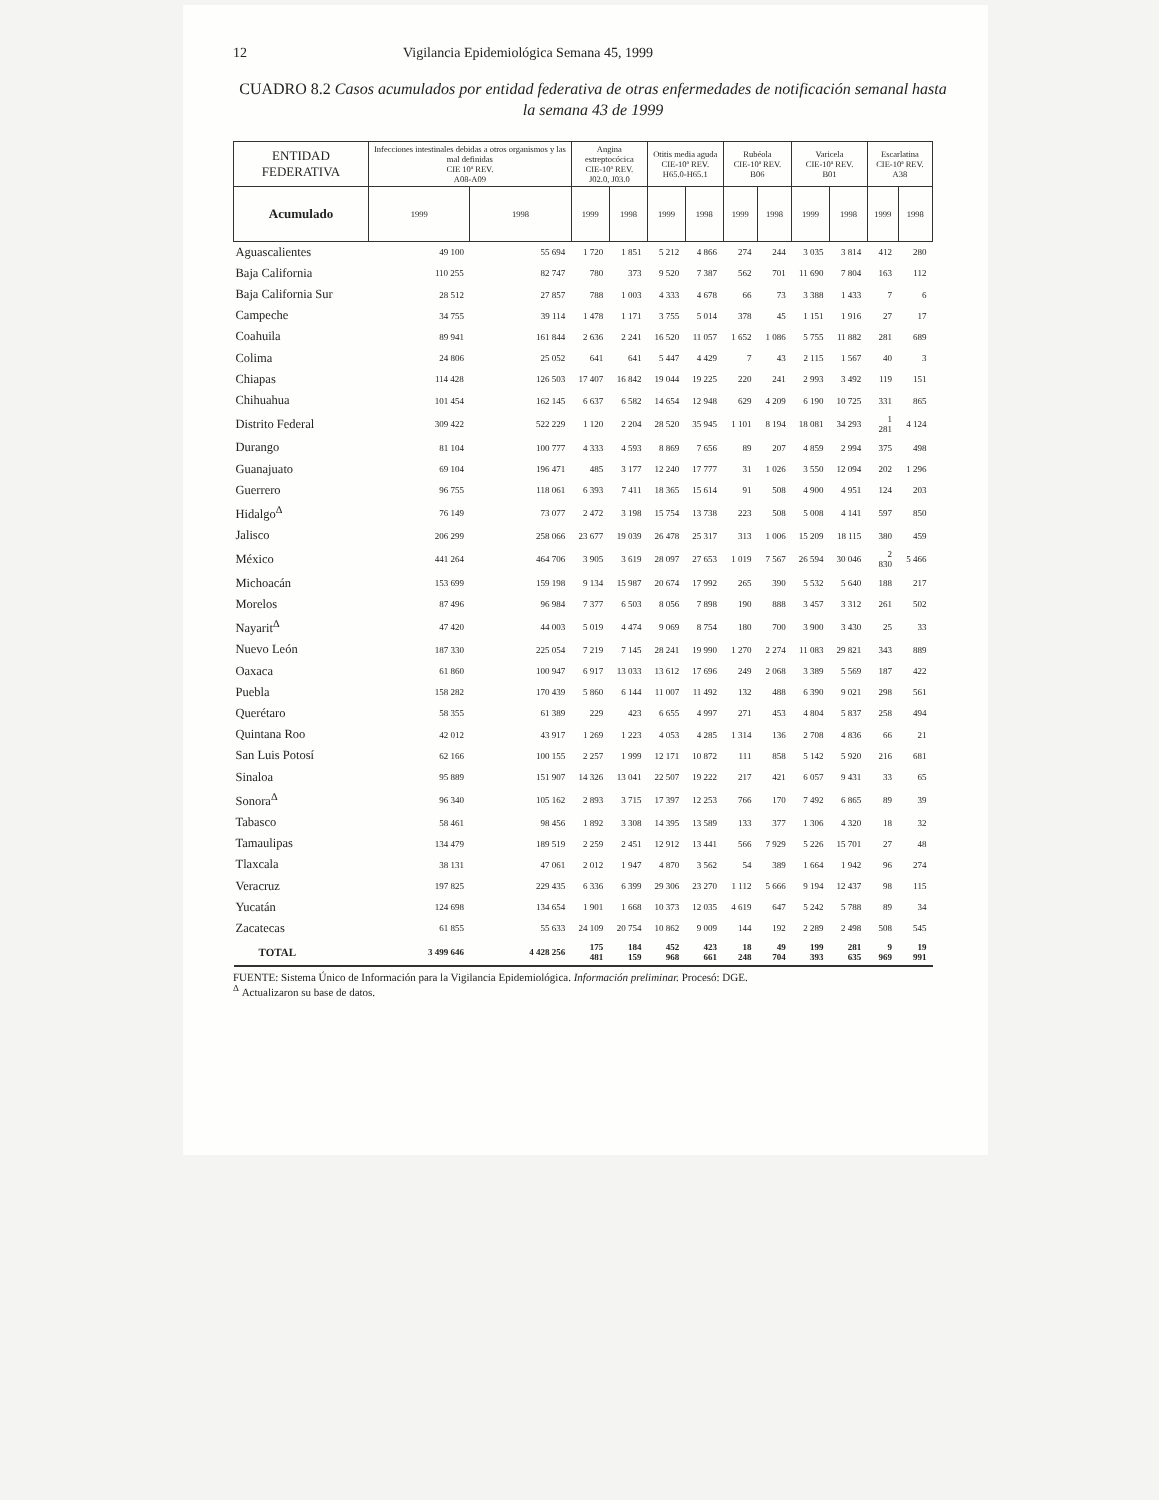12 Vigilancia Epidemiológica Semana 45, 1999
CUADRO 8.2 Casos acumulados por entidad federativa de otras enfermedades de notificación semanal hasta la semana 43 de 1999
| ENTIDAD FEDERATIVA | Infecciones intestinales debidas a otros organismos y las mal definidas CIE 10ª REV. A08-A09 | | Angina estreptocócica CIE-10ª REV. J02.0, J03.0 | | Otitis media aguda CIE-10ª REV. H65.0-H65.1 | | Rubéola CIE-10ª REV. B06 | | Varicela CIE-10ª REV. B01 | | Escarlatina CIE-10ª REV. A38 | |
| --- | --- | --- | --- | --- | --- | --- | --- | --- | --- | --- | --- | --- |
| Acumulado | 1999 | 1998 | 1999 | 1998 | 1999 | 1998 | 1999 | 1998 | 1999 | 1998 | 1999 | 1998 |
| Aguascalientes | 49 100 | 55 694 | 1 720 | 1 851 | 5 212 | 4 866 | 274 | 244 | 3 035 | 3 814 | 412 | 280 |
| Baja California | 110 255 | 82 747 | 780 | 373 | 9 520 | 7 387 | 562 | 701 | 11 690 | 7 804 | 163 | 112 |
| Baja California Sur | 28 512 | 27 857 | 788 | 1 003 | 4 333 | 4 678 | 66 | 73 | 3 388 | 1 433 | 7 | 6 |
| Campeche | 34 755 | 39 114 | 1 478 | 1 171 | 3 755 | 5 014 | 378 | 45 | 1 151 | 1 916 | 27 | 17 |
| Coahuila | 89 941 | 161 844 | 2 636 | 2 241 | 16 520 | 11 057 | 1 652 | 1 086 | 5 755 | 11 882 | 281 | 689 |
| Colima | 24 806 | 25 052 | 641 | 641 | 5 447 | 4 429 | 7 | 43 | 2 115 | 1 567 | 40 | 3 |
| Chiapas | 114 428 | 126 503 | 17 407 | 16 842 | 19 044 | 19 225 | 220 | 241 | 2 993 | 3 492 | 119 | 151 |
| Chihuahua | 101 454 | 162 145 | 6 637 | 6 582 | 14 654 | 12 948 | 629 | 4 209 | 6 190 | 10 725 | 331 | 865 |
| Distrito Federal | 309 422 | 522 229 | 1 120 | 2 204 | 28 520 | 35 945 | 1 101 | 8 194 | 18 081 | 34 293 | 1 281 | 4 124 |
| Durango | 81 104 | 100 777 | 4 333 | 4 593 | 8 869 | 7 656 | 89 | 207 | 4 859 | 2 994 | 375 | 498 |
| Guanajuato | 69 104 | 196 471 | 485 | 3 177 | 12 240 | 17 777 | 31 | 1 026 | 3 550 | 12 094 | 202 | 1 296 |
| Guerrero | 96 755 | 118 061 | 6 393 | 7 411 | 18 365 | 15 614 | 91 | 508 | 4 900 | 4 951 | 124 | 203 |
| Hidalgo<sup>Δ</sup> | 76 149 | 73 077 | 2 472 | 3 198 | 15 754 | 13 738 | 223 | 508 | 5 008 | 4 141 | 597 | 850 |
| Jalisco | 206 299 | 258 066 | 23 677 | 19 039 | 26 478 | 25 317 | 313 | 1 006 | 15 209 | 18 115 | 380 | 459 |
| México | 441 264 | 464 706 | 3 905 | 3 619 | 28 097 | 27 653 | 1 019 | 7 567 | 26 594 | 30 046 | 2 830 | 5 466 |
| Michoacán | 153 699 | 159 198 | 9 134 | 15 987 | 20 674 | 17 992 | 265 | 390 | 5 532 | 5 640 | 188 | 217 |
| Morelos | 87 496 | 96 984 | 7 377 | 6 503 | 8 056 | 7 898 | 190 | 888 | 3 457 | 3 312 | 261 | 502 |
| Nayarit<sup>Δ</sup> | 47 420 | 44 003 | 5 019 | 4 474 | 9 069 | 8 754 | 180 | 700 | 3 900 | 3 430 | 25 | 33 |
| Nuevo León | 187 330 | 225 054 | 7 219 | 7 145 | 28 241 | 19 990 | 1 270 | 2 274 | 11 083 | 29 821 | 343 | 889 |
| Oaxaca | 61 860 | 100 947 | 6 917 | 13 033 | 13 612 | 17 696 | 249 | 2 068 | 3 389 | 5 569 | 187 | 422 |
| Puebla | 158 282 | 170 439 | 5 860 | 6 144 | 11 007 | 11 492 | 132 | 488 | 6 390 | 9 021 | 298 | 561 |
| Querétaro | 58 355 | 61 389 | 229 | 423 | 6 655 | 4 997 | 271 | 453 | 4 804 | 5 837 | 258 | 494 |
| Quintana Roo | 42 012 | 43 917 | 1 269 | 1 223 | 4 053 | 4 285 | 1 314 | 136 | 2 708 | 4 836 | 66 | 21 |
| San Luis Potosí | 62 166 | 100 155 | 2 257 | 1 999 | 12 171 | 10 872 | 111 | 858 | 5 142 | 5 920 | 216 | 681 |
| Sinaloa | 95 889 | 151 907 | 14 326 | 13 041 | 22 507 | 19 222 | 217 | 421 | 6 057 | 9 431 | 33 | 65 |
| Sonora<sup>Δ</sup> | 96 340 | 105 162 | 2 893 | 3 715 | 17 397 | 12 253 | 766 | 170 | 7 492 | 6 865 | 89 | 39 |
| Tabasco | 58 461 | 98 456 | 1 892 | 3 308 | 14 395 | 13 589 | 133 | 377 | 1 306 | 4 320 | 18 | 32 |
| Tamaulipas | 134 479 | 189 519 | 2 259 | 2 451 | 12 912 | 13 441 | 566 | 7 929 | 5 226 | 15 701 | 27 | 48 |
| Tlaxcala | 38 131 | 47 061 | 2 012 | 1 947 | 4 870 | 3 562 | 54 | 389 | 1 664 | 1 942 | 96 | 274 |
| Veracruz | 197 825 | 229 435 | 6 336 | 6 399 | 29 306 | 23 270 | 1 112 | 5 666 | 9 194 | 12 437 | 98 | 115 |
| Yucatán | 124 698 | 134 654 | 1 901 | 1 668 | 10 373 | 12 035 | 4 619 | 647 | 5 242 | 5 788 | 89 | 34 |
| Zacatecas | 61 855 | 55 633 | 24 109 | 20 754 | 10 862 | 9 009 | 144 | 192 | 2 289 | 2 498 | 508 | 545 |
| TOTAL | 3 499 646 | 4 428 256 | 175 481 | 184 159 | 452 968 | 423 661 | 18 248 | 49 704 | 199 393 | 281 635 | 9 969 | 19 991 |
FUENTE: Sistema Único de Información para la Vigilancia Epidemiológica. Información preliminar. Procesó: DGE.
<sup>Δ</sup> Actualizaron su base de datos.